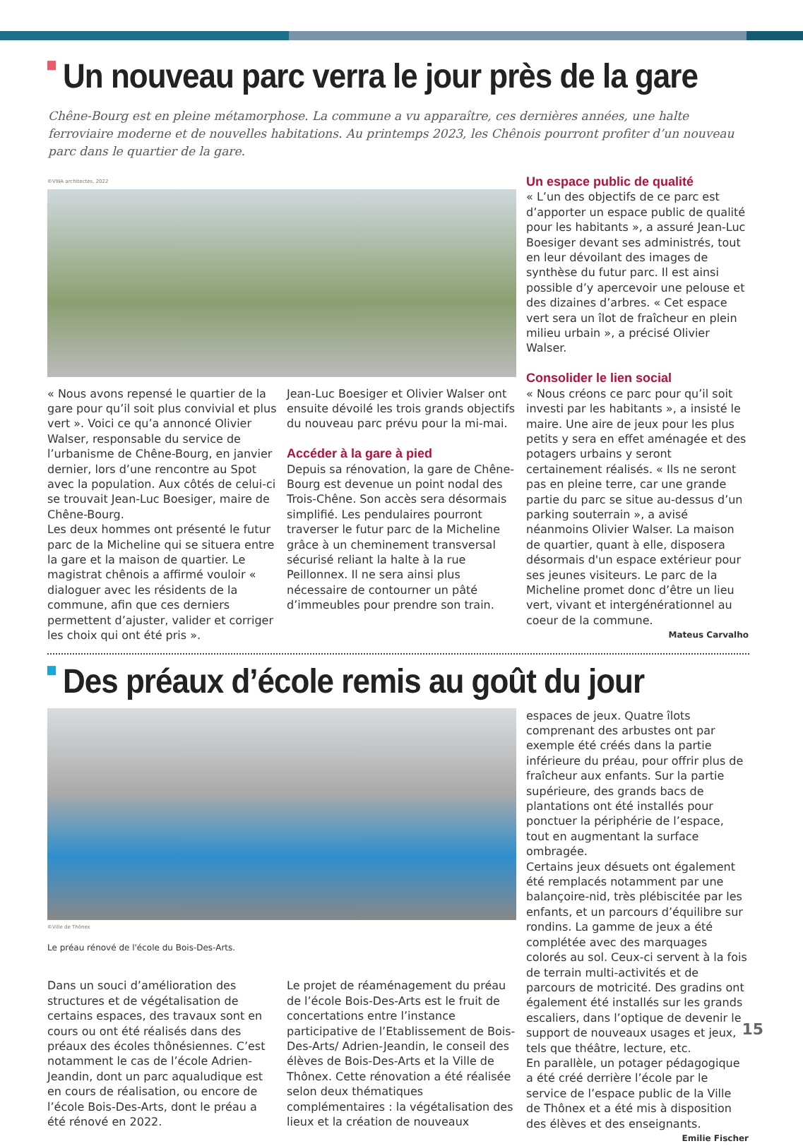Un nouveau parc verra le jour près de la gare
Chêne-Bourg est en pleine métamorphose. La commune a vu apparaître, ces dernières années, une halte ferroviaire moderne et de nouvelles habitations. Au printemps 2023, les Chênois pourront profiter d’un nouveau parc dans le quartier de la gare.
©VWA architectes, 2022
Un espace public de qualité
« L’un des objectifs de ce parc est d’apporter un espace public de qualité pour les habitants », a assuré Jean-Luc Boesiger devant ses administrés, tout en leur dévoilant des images de synthèse du futur parc. Il est ainsi possible d’y apercevoir une pelouse et des dizaines d’arbres. « Cet espace vert sera un îlot de fraîcheur en plein milieu urbain », a précisé Olivier Walser.
Consolider le lien social
« Nous créons ce parc pour qu’il soit investi par les habitants », a insisté le maire. Une aire de jeux pour les plus petits y sera en effet aménagée et des potagers urbains y seront certainement réalisés. « Ils ne seront pas en pleine terre, car une grande partie du parc se situe au-dessus d’un parking souterrain », a avisé néanmoins Olivier Walser. La maison de quartier, quant à elle, disposera désormais d'un espace extérieur pour ses jeunes visiteurs. Le parc de la Micheline promet donc d’être un lieu vert, vivant et intergénérationnel au coeur de la commune.
Mateus Carvalho
« Nous avons repensé le quartier de la gare pour qu’il soit plus convivial et plus vert ». Voici ce qu’a annoncé Olivier Walser, responsable du service de l’urbanisme de Chêne-Bourg, en janvier dernier, lors d’une rencontre au Spot avec la population. Aux côtés de celui-ci se trouvait Jean-Luc Boesiger, maire de Chêne-Bourg.
Les deux hommes ont présenté le futur parc de la Micheline qui se situera entre la gare et la maison de quartier. Le magistrat chênois a affirmé vouloir « dialoguer avec les résidents de la commune, afin que ces derniers permettent d’ajuster, valider et corriger les choix qui ont été pris ».
Jean-Luc Boesiger et Olivier Walser ont ensuite dévoilé les trois grands objectifs du nouveau parc prévu pour la mi-mai.
Accéder à la gare à pied
Depuis sa rénovation, la gare de Chêne-Bourg est devenue un point nodal des Trois-Chêne. Son accès sera désormais simplifié. Les pendulaires pourront traverser le futur parc de la Micheline grâce à un cheminement transversal sécurisé reliant la halte à la rue Peillonnex. Il ne sera ainsi plus nécessaire de contourner un pâté d’immeubles pour prendre son train.
Des préaux d’école remis au goût du jour
©Ville de Thônex
Le préau rénové de l'école du Bois-Des-Arts.
espaces de jeux. Quatre îlots comprenant des arbustes ont par exemple été créés dans la partie inférieure du préau, pour offrir plus de fraîcheur aux enfants. Sur la partie supérieure, des grands bacs de plantations ont été installés pour ponctuer la périphérie de l’espace, tout en augmentant la surface ombragée.
Certains jeux désuets ont également été remplacés notamment par une balançoire-nid, très plébiscitée par les enfants, et un parcours d’équilibre sur rondins. La gamme de jeux a été complétée avec des marquages colorés au sol. Ceux-ci servent à la fois de terrain multi-activités et de parcours de motricité. Des gradins ont également été installés sur les grands escaliers, dans l’optique de devenir le support de nouveaux usages et jeux, tels que théâtre, lecture, etc.
En parallèle, un potager pédagogique a été créé derrière l’école par le service de l’espace public de la Ville de Thônex et a été mis à disposition des élèves et des enseignants.
Emilie Fischer
Dans un souci d’amélioration des structures et de végétalisation de certains espaces, des travaux sont en cours ou ont été réalisés dans des préaux des écoles thônésiennes. C’est notamment le cas de l’école Adrien-Jeandin, dont un parc aqualudique est en cours de réalisation, ou encore de l’école Bois-Des-Arts, dont le préau a été rénové en 2022.
Le projet de réaménagement du préau de l’école Bois-Des-Arts est le fruit de concertations entre l’instance participative de l’Etablissement de Bois-Des-Arts/ Adrien-Jeandin, le conseil des élèves de Bois-Des-Arts et la Ville de Thônex. Cette rénovation a été réalisée selon deux thématiques complémentaires : la végétalisation des lieux et la création de nouveaux
15